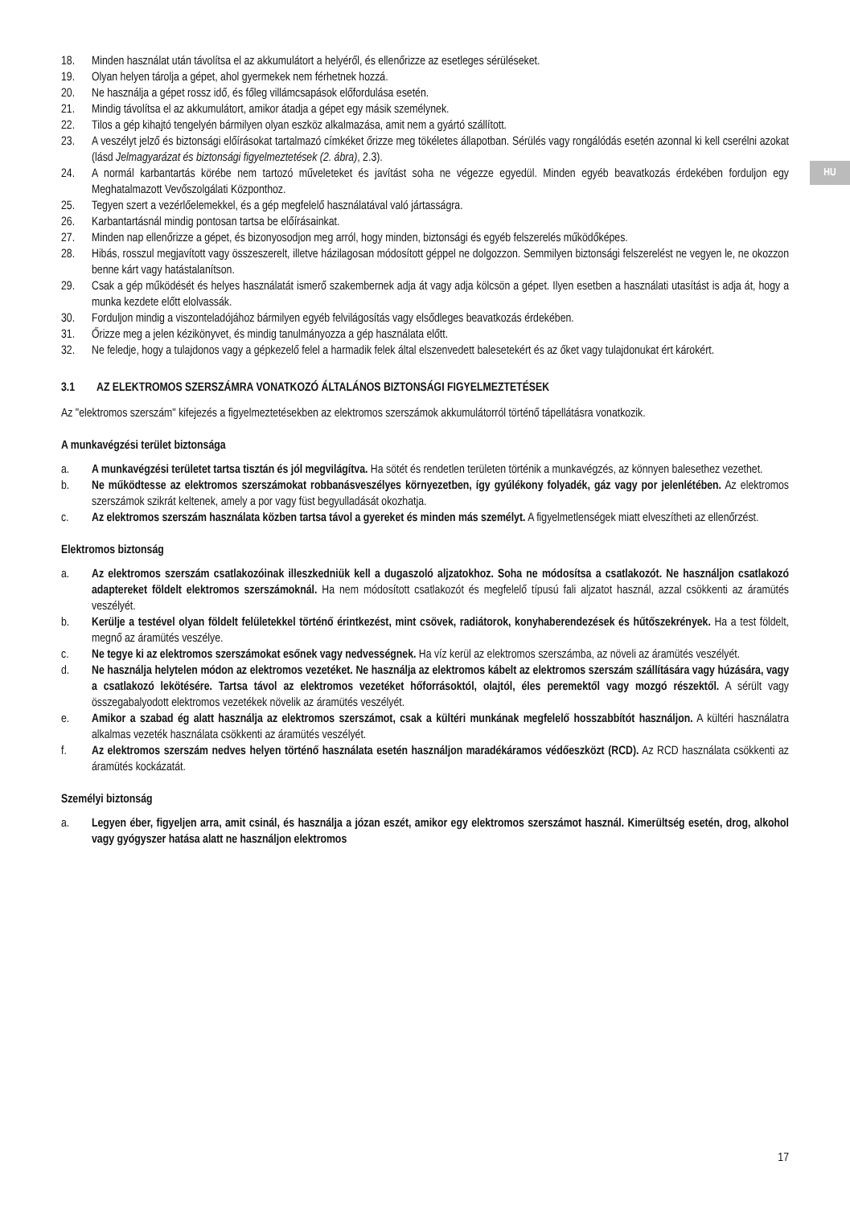HU
18. Minden használat után távolítsa el az akkumulátort a helyéről, és ellenőrizze az esetleges sérüléseket.
19. Olyan helyen tárolja a gépet, ahol gyermekek nem férhetnek hozzá.
20. Ne használja a gépet rossz idő, és főleg villámcsapások előfordulása esetén.
21. Mindig távolítsa el az akkumulátort, amikor átadja a gépet egy másik személynek.
22. Tilos a gép kihajtó tengelyén bármilyen olyan eszköz alkalmazása, amit nem a gyártó szállított.
23. A veszélyt jelző és biztonsági előírásokat tartalmazó címkéket őrizze meg tökéletes állapotban. Sérülés vagy rongálódás esetén azonnal ki kell cserélni azokat (lásd Jelmagyarázat és biztonsági figyelmeztetések (2. ábra), 2.3).
24. A normál karbantartás körébe nem tartozó műveleteket és javítást soha ne végezze egyedül. Minden egyéb beavatkozás érdekében forduljon egy Meghatalmazott Vevőszolgálati Központhoz.
25. Tegyen szert a vezérlőelemekkel, és a gép megfelelő használatával való jártasságra.
26. Karbantartásnál mindig pontosan tartsa be előírásainkat.
27. Minden nap ellenőrizze a gépet, és bizonyosodjon meg arról, hogy minden, biztonsági és egyéb felszerelés működőképes.
28. Hibás, rosszul megjavított vagy összeszerelt, illetve házilagosan módosított géppel ne dolgozzon. Semmilyen biztonsági felszerelést ne vegyen le, ne okozzon benne kárt vagy hatástalanítson.
29. Csak a gép működését és helyes használatát ismerő szakembernek adja át vagy adja kölcsön a gépet. Ilyen esetben a használati utasítást is adja át, hogy a munka kezdete előtt elolvassák.
30. Forduljon mindig a viszonteladójához bármilyen egyéb felvilágosítás vagy elsődleges beavatkozás érdekében.
31. Őrizze meg a jelen kézikönyvet, és mindig tanulmányozza a gép használata előtt.
32. Ne feledje, hogy a tulajdonos vagy a gépkezelő felel a harmadik felek által elszenvedett balesetekért és az őket vagy tulajdonukat ért károkért.
3.1 AZ ELEKTROMOS SZERSZÁMRA VONATKOZÓ ÁLTALÁNOS BIZTONSÁGI FIGYELMEZTETÉSEK
Az "elektromos szerszám" kifejezés a figyelmeztetésekben az elektromos szerszámok akkumulátorról történő tápellátásra vonatkozik.
A munkavégzési terület biztonsága
a. A munkavégzési területet tartsa tisztán és jól megvilágítva. Ha sötét és rendetlen területen történik a munkavégzés, az könnyen balesethez vezethet.
b. Ne működtesse az elektromos szerszámokat robbanásveszélyes környezetben, így gyúlékony folyadék, gáz vagy por jelenlétében. Az elektromos szerszámok szikrát keltenek, amely a por vagy füst begyulladását okozhatja.
c. Az elektromos szerszám használata közben tartsa távol a gyereket és minden más személyt. A figyelmetlenségek miatt elveszítheti az ellenőrzést.
Elektromos biztonság
a. Az elektromos szerszám csatlakozóinak illeszkedniük kell a dugaszoló aljzatokhoz. Soha ne módosítsa a csatlakozót. Ne használjon csatlakozó adaptereket földelt elektromos szerszámoknál. Ha nem módosított csatlakozót és megfelelő típusú fali aljzatot használ, azzal csökkenti az áramütés veszélyét.
b. Kerülje a testével olyan földelt felületekkel történő érintkezést, mint csövek, radiátorok, konyhaberendezések és hűtőszekrények. Ha a test földelt, megnő az áramütés veszélye.
c. Ne tegye ki az elektromos szerszámokat esőnek vagy nedvességnek. Ha víz kerül az elektromos szerszámba, az növeli az áramütés veszélyét.
d. Ne használja helytelen módon az elektromos vezetéket. Ne használja az elektromos kábelt az elektromos szerszám szállítására vagy húzására, vagy a csatlakozó lekötésére. Tartsa távol az elektromos vezetéket hőforrásoktól, olajtól, éles peremektől vagy mozgó részektől. A sérült vagy összegabalyodott elektromos vezetékek növelik az áramütés veszélyét.
e. Amikor a szabad ég alatt használja az elektromos szerszámot, csak a kültéri munkának megfelelő hosszabbítót használjon. A kültéri használatra alkalmas vezeték használata csökkenti az áramütés veszélyét.
f. Az elektromos szerszám nedves helyen történő használata esetén használjon maradékáramos védőeszközt (RCD). Az RCD használata csökkenti az áramütés kockázatát.
Személyi biztonság
a. Legyen éber, figyeljen arra, amit csinál, és használja a józan eszét, amikor egy elektromos szerszámot használ. Kimerültség esetén, drog, alkohol vagy gyógyszer hatása alatt ne használjon elektromos
17